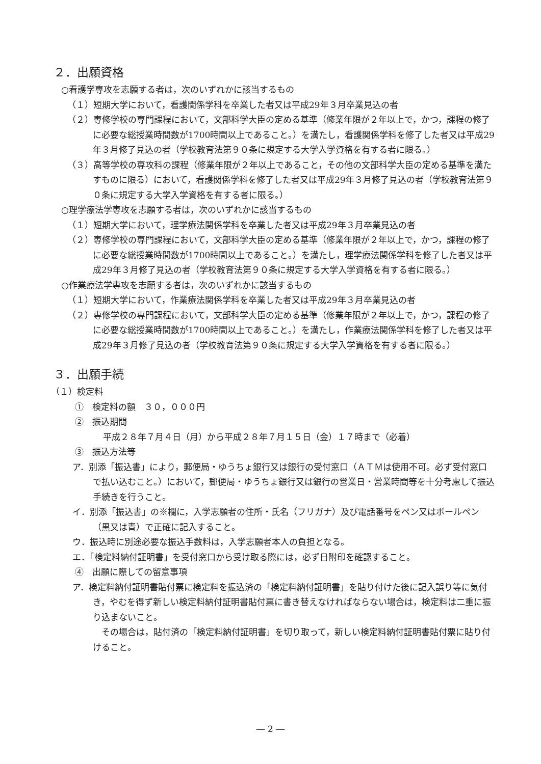２．出願資格
○看護学専攻を志願する者は，次のいずれかに該当するもの
（１）短期大学において，看護関係学科を卒業した者又は平成29年３月卒業見込の者
（２）専修学校の専門課程において，文部科学大臣の定める基準（修業年限が２年以上で，かつ，課程の修了に必要な総授業時間数が1700時間以上であること。）を満たし，看護関係学科を修了した者又は平成29年３月修了見込の者（学校教育法第９０条に規定する大学入学資格を有する者に限る。）
（３）高等学校の専攻科の課程（修業年限が２年以上であること，その他の文部科学大臣の定める基準を満たすものに限る）において，看護関係学科を修了した者又は平成29年３月修了見込の者（学校教育法第９０条に規定する大学入学資格を有する者に限る。）
○理学療法学専攻を志願する者は，次のいずれかに該当するもの
（１）短期大学において，理学療法関係学科を卒業した者又は平成29年３月卒業見込の者
（２）専修学校の専門課程において，文部科学大臣の定める基準（修業年限が２年以上で，かつ，課程の修了に必要な総授業時間数が1700時間以上であること。）を満たし，理学療法関係学科を修了した者又は平成29年３月修了見込の者（学校教育法第９０条に規定する大学入学資格を有する者に限る。）
○作業療法学専攻を志願する者は，次のいずれかに該当するもの
（１）短期大学において，作業療法関係学科を卒業した者又は平成29年３月卒業見込の者
（２）専修学校の専門課程において，文部科学大臣の定める基準（修業年限が２年以上で，かつ，課程の修了に必要な総授業時間数が1700時間以上であること。）を満たし，作業療法関係学科を修了した者又は平成29年３月修了見込の者（学校教育法第９０条に規定する大学入学資格を有する者に限る。）
３．出願手続
（１）検定料
　①　検定料の額　３０，０００円
　②　振込期間
平成２８年７月４日（月）から平成２８年７月１５日（金）１７時まで（必着）
　③　振込方法等
ア．別添「振込書」により，郵便局・ゆうちょ銀行又は銀行の受付窓口（ＡＴＭは使用不可。必ず受付窓口で払い込むこと。）において，郵便局・ゆうちょ銀行又は銀行の営業日・営業時間等を十分考慮して振込手続きを行うこと。
イ．別添「振込書」の※欄に，入学志願者の住所・氏名（フリガナ）及び電話番号をペン又はボールペン（黒又は青）で正確に記入すること。
ウ．振込時に別途必要な振込手数料は，入学志願者本人の負担となる。
エ．「検定料納付証明書」を受付窓口から受け取る際には，必ず日附印を確認すること。
　④　出願に際しての留意事項
ア．検定料納付証明書貼付票に検定料を振込済の「検定料納付証明書」を貼り付けた後に記入誤り等に気付き，やむを得ず新しい検定料納付証明書貼付票に書き替えなければならない場合は，検定料は二重に振り込まないこと。
　その場合は，貼付済の「検定料納付証明書」を切り取って，新しい検定料納付証明書貼付票に貼り付けること。
― 2 ―